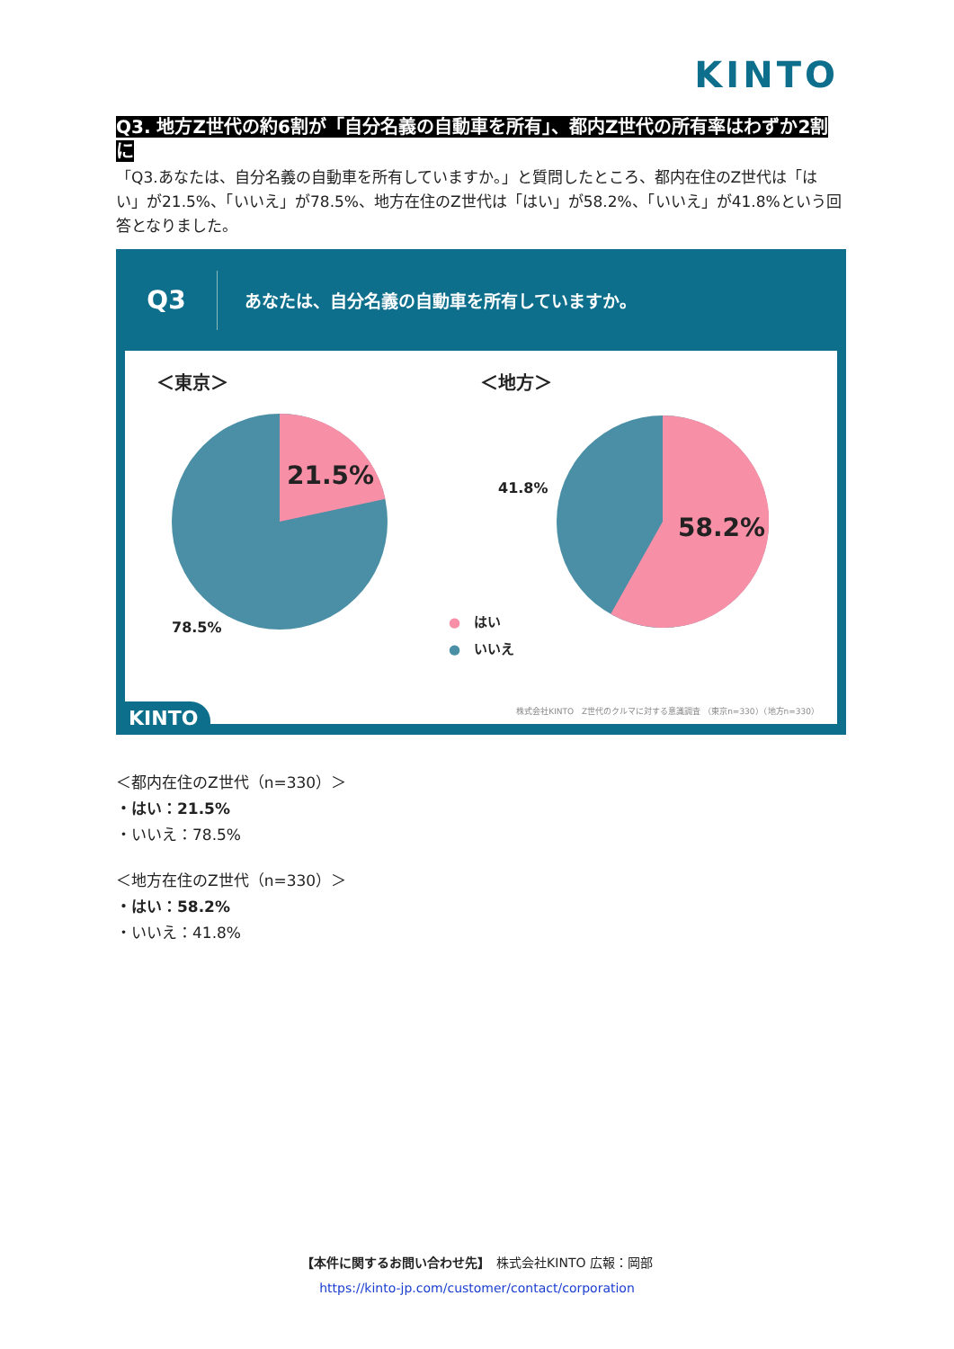KINTO
Q3. 地方Z世代の約6割が「自分名義の自動車を所有」、都内Z世代の所有率はわずか2割に
「Q3.あなたは、自分名義の自動車を所有していますか。」と質問したところ、都内在住のZ世代は「はい」が21.5%、「いいえ」が78.5%、地方在住のZ世代は「はい」が58.2%、「いいえ」が41.8%という回答となりました。
Q3
あなたは、自分名義の自動車を所有していますか。
＜東京＞ ＜地方＞
21.5%
78.5%
41.8%
58.2%
●　はい
●　いいえ
株式会社KINTO　Z世代のクルマに対する意識調査 （東京n=330）（地方n=330）
KINTO
＜都内在住のZ世代（n=330）＞
・はい：21.5%
・いいえ：78.5%
＜地方在住のZ世代（n=330）＞
・はい：58.2%
・いいえ：41.8%
【本件に関するお問い合わせ先】　株式会社KINTO 広報：岡部
https://kinto-jp.com/customer/contact/corporation